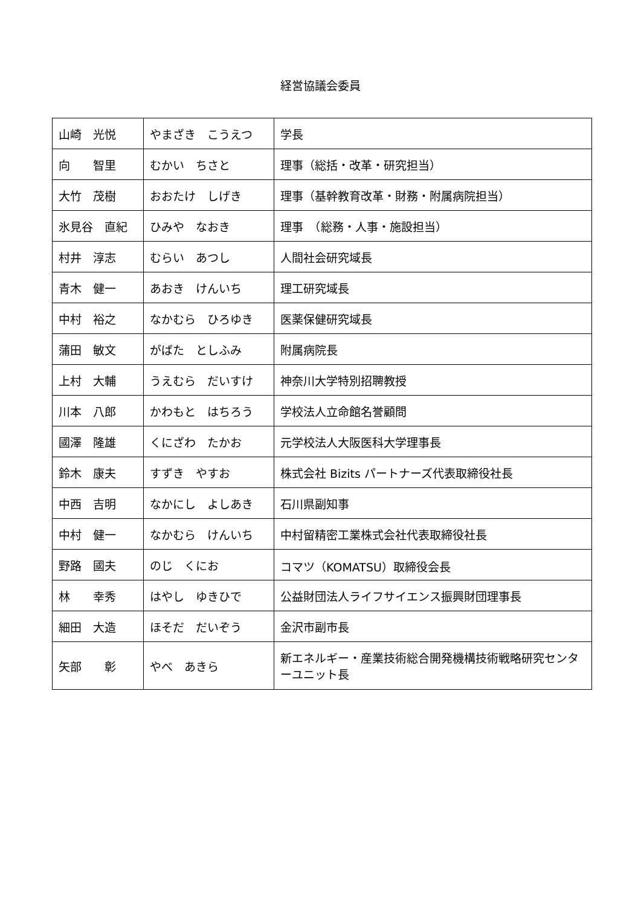経営協議会委員
| 山崎 光悦 | やまざき こうえつ | 学長 |
| 向 智里 | むかい ちさと | 理事（総括・改革・研究担当） |
| 大竹 茂樹 | おおたけ しげき | 理事（基幹教育改革・財務・附属病院担当） |
| 氷見谷 直紀 | ひみや なおき | 理事 （総務・人事・施設担当） |
| 村井 淳志 | むらい あつし | 人間社会研究域長 |
| 青木 健一 | あおき けんいち | 理工研究域長 |
| 中村 裕之 | なかむら ひろゆき | 医薬保健研究域長 |
| 蒲田 敏文 | がばた としふみ | 附属病院長 |
| 上村 大輔 | うえむら だいすけ | 神奈川大学特別招聘教授 |
| 川本 八郎 | かわもと はちろう | 学校法人立命館名誉顧問 |
| 國澤 隆雄 | くにざわ たかお | 元学校法人大阪医科大学理事長 |
| 鈴木 康夫 | すずき やすお | 株式会社 Bizits パートナーズ代表取締役社長 |
| 中西 吉明 | なかにし よしあき | 石川県副知事 |
| 中村 健一 | なかむら けんいち | 中村留精密工業株式会社代表取締役社長 |
| 野路 國夫 | のじ くにお | コマツ（KOMATSU）取締役会長 |
| 林 幸秀 | はやし ゆきひで | 公益財団法人ライフサイエンス振興財団理事長 |
| 細田 大造 | ほそだ だいぞう | 金沢市副市長 |
| 矢部 彰 | やべ あきら | 新エネルギー・産業技術総合開発機構技術戦略研究センターユニット長 |